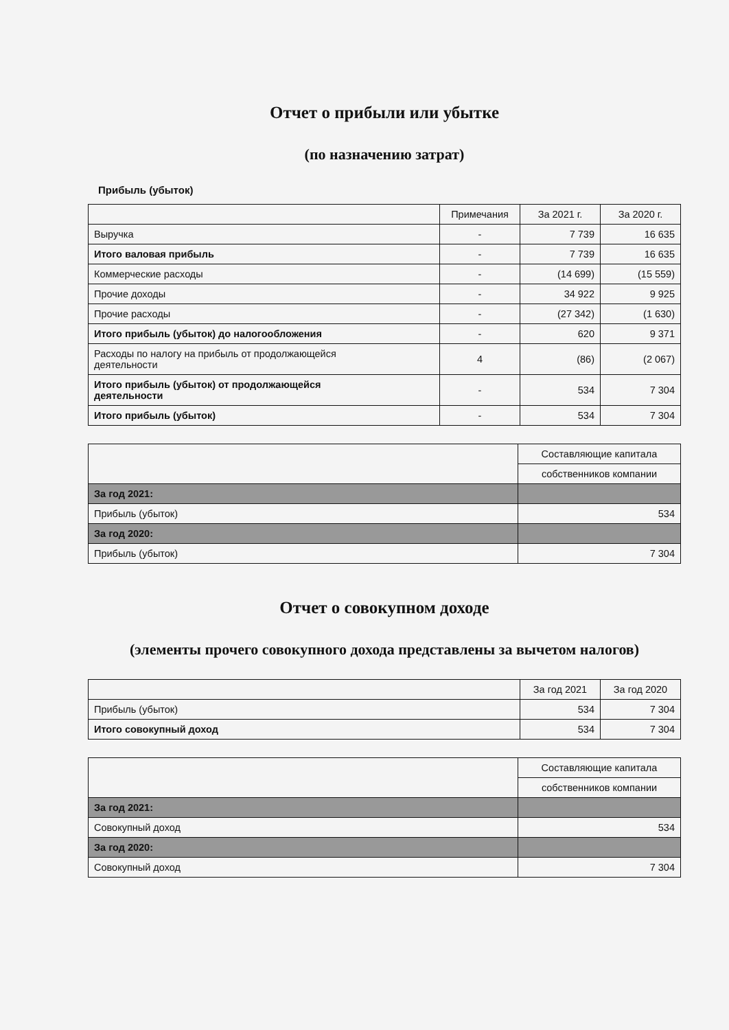Отчет о прибыли или убытке
(по назначению затрат)
Прибыль (убыток)
| | Примечания | За 2021 г. | За 2020 г. |
| --- | --- | --- | --- |
| Выручка | - | 7 739 | 16 635 |
| Итого валовая прибыль | - | 7 739 | 16 635 |
| Коммерческие расходы | - | (14 699) | (15 559) |
| Прочие доходы | - | 34 922 | 9 925 |
| Прочие расходы | - | (27 342) | (1 630) |
| Итого прибыль (убыток) до налогообложения | - | 620 | 9 371 |
| Расходы по налогу на прибыль от продолжающейся деятельности | 4 | (86) | (2 067) |
| Итого прибыль (убыток) от продолжающейся деятельности | - | 534 | 7 304 |
| Итого прибыль (убыток) | - | 534 | 7 304 |
| | Составляющие капитала |
| | собственников компании |
| За год 2021: | |
| Прибыль (убыток) | 534 |
| За год 2020: | |
| Прибыль (убыток) | 7 304 |
Отчет о совокупном доходе
(элементы прочего совокупного дохода представлены за вычетом налогов)
| | За год 2021 | За год 2020 |
| --- | --- | --- |
| Прибыль (убыток) | 534 | 7 304 |
| Итого совокупный доход | 534 | 7 304 |
| | Составляющие капитала |
| | собственников компании |
| За год 2021: | |
| Совокупный доход | 534 |
| За год 2020: | |
| Совокупный доход | 7 304 |